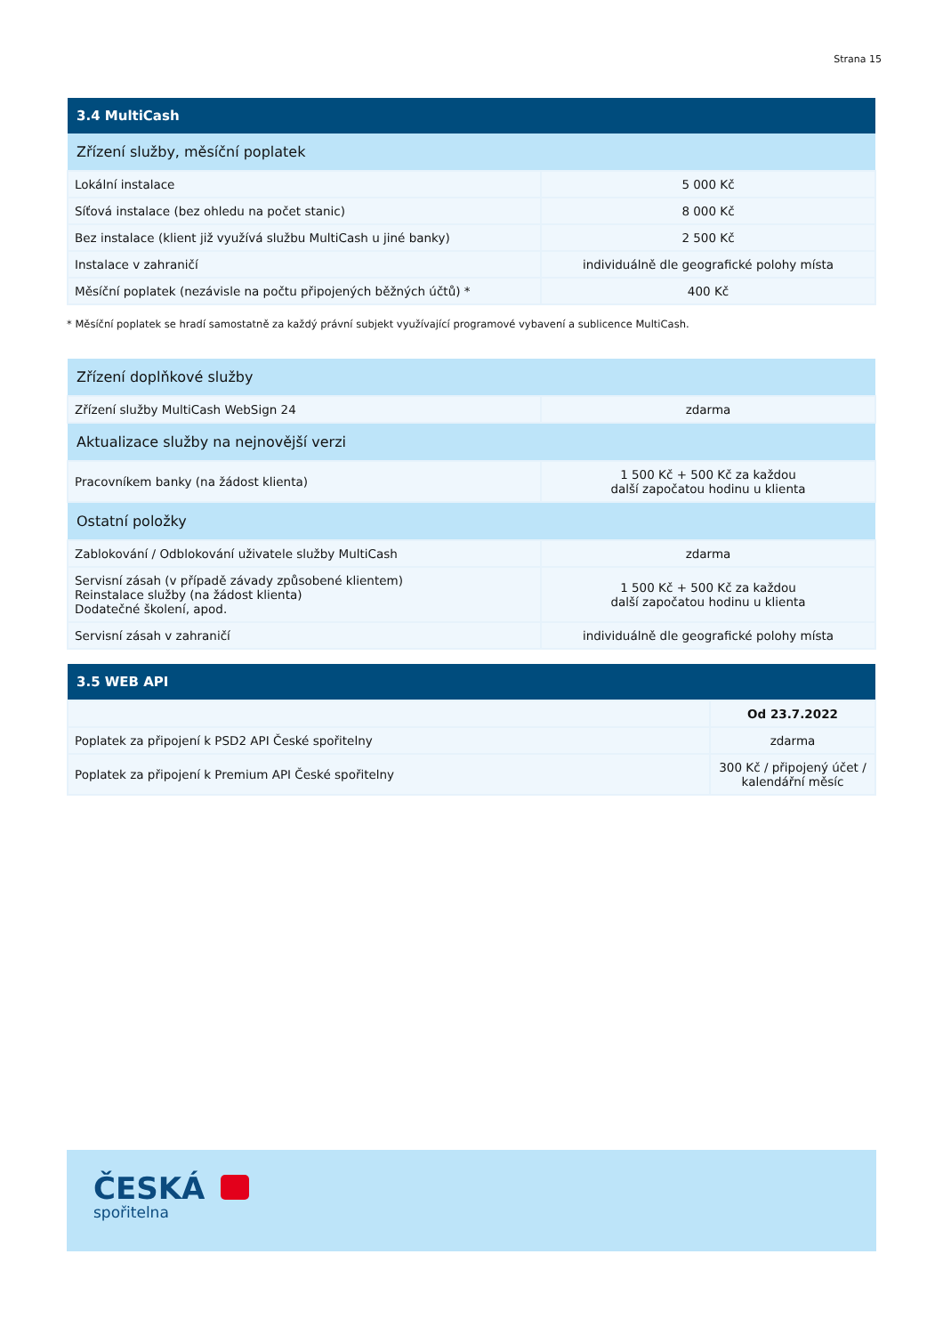Strana 15
| 3.4 MultiCash | |
| --- | --- |
| Zřízení služby, měsíční poplatek | |
| Lokální instalace | 5 000 Kč |
| Síťová instalace (bez ohledu na počet stanic) | 8 000 Kč |
| Bez instalace (klient již využívá službu MultiCash u jiné banky) | 2 500 Kč |
| Instalace v zahraničí | individuálně dle geografické polohy místa |
| Měsíční poplatek (nezávisle na počtu připojených běžných účtů) * | 400 Kč |
* Měsíční poplatek se hradí samostatně za každý právní subjekt využívající programové vybavení a sublicence MultiCash.
| Zřízení doplňkové služby | |
| Zřízení služby MultiCash WebSign 24 | zdarma |
| Aktualizace služby na nejnovější verzi | |
| Pracovníkem banky (na žádost klienta) | 1 500 Kč + 500 Kč za každou další započatou hodinu u klienta |
| Ostatní položky | |
| Zablokování / Odblokování uživatele služby MultiCash | zdarma |
| Servisní zásah (v případě závady způsobené klientem) Reinstalace služby (na žádost klienta) Dodatečné školení, apod. | 1 500 Kč + 500 Kč za každou další započatou hodinu u klienta |
| Servisní zásah v zahraničí | individuálně dle geografické polohy místa |
| 3.5 WEB API | |
| --- | --- |
| | Od 23.7.2022 |
| Poplatek za připojení k PSD2 API České spořitelny | zdarma |
| Poplatek za připojení k Premium API České spořitelny | 300 Kč / připojený účet / kalendářní měsíc |
ČESKÁ
spořitelna